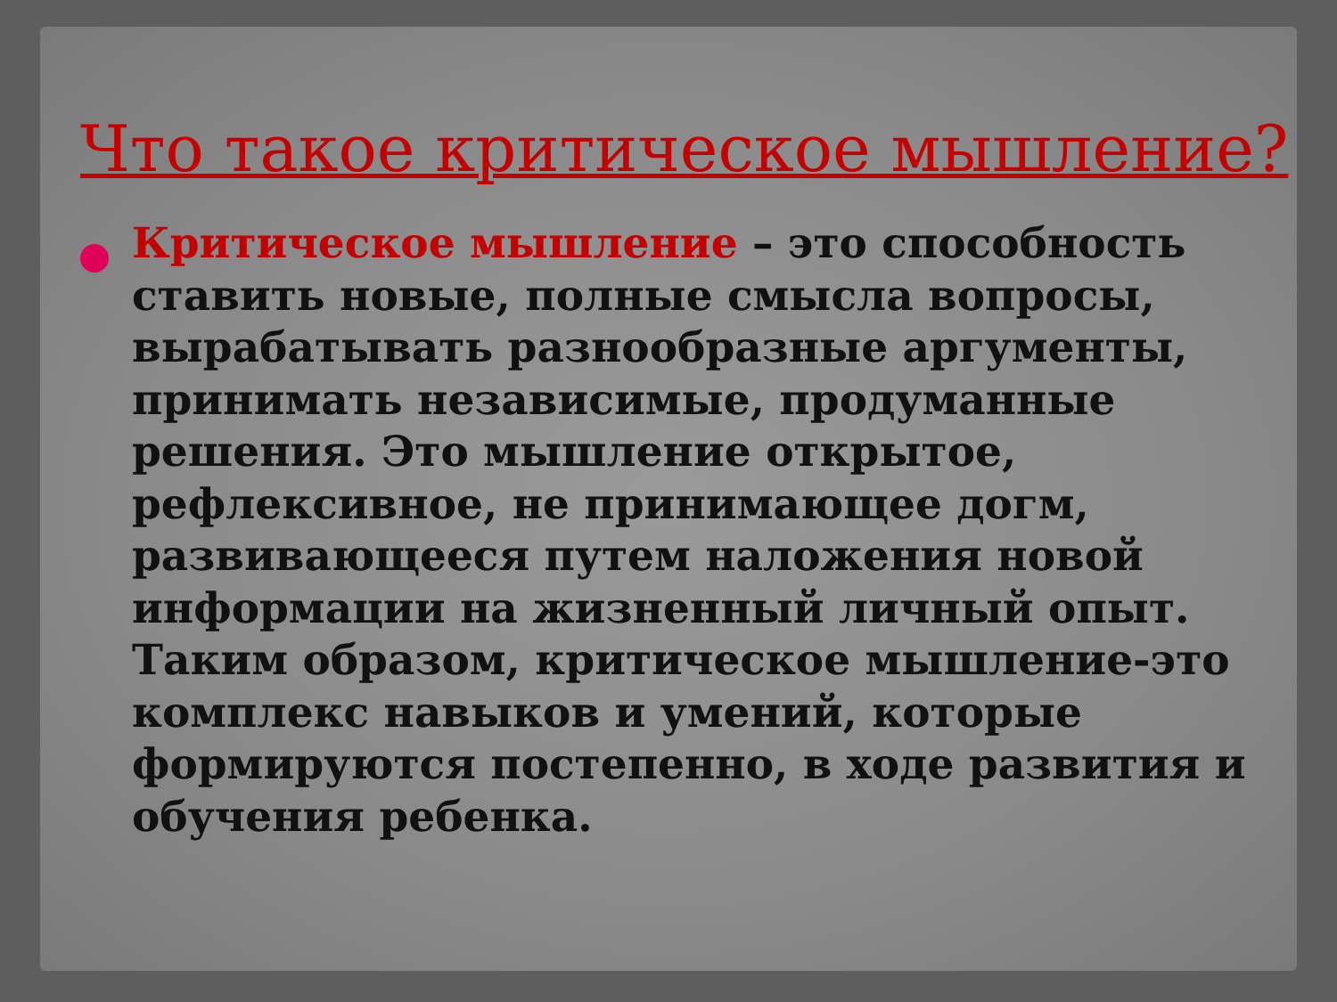Что такое критическое мышление?
Критическое мышление – это способность ставить новые, полные смысла вопросы, вырабатывать разнообразные аргументы, принимать независимые, продуманные решения. Это мышление открытое, рефлексивное, не принимающее догм, развивающееся путем наложения новой информации на жизненный личный опыт. Таким образом, критическое мышление-это комплекс навыков и умений, которые формируются постепенно, в ходе развития и обучения ребенка.